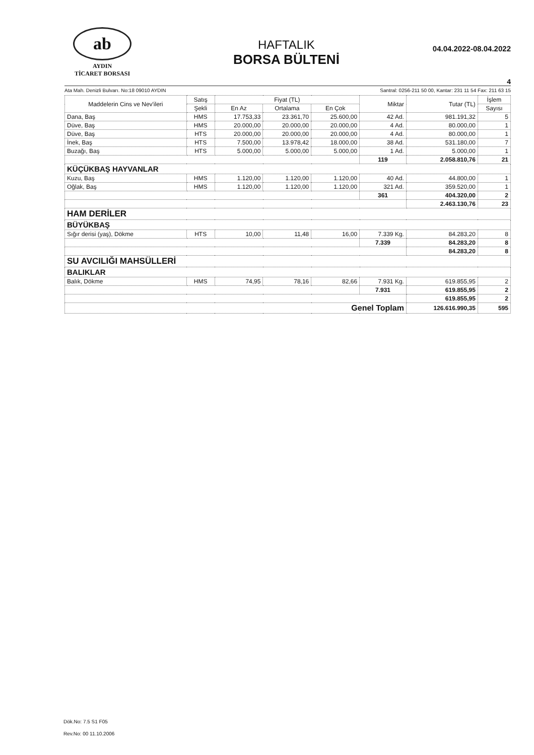ab
AYDIN
TİCARET BORSASI
HAFTALIK
BORSA BÜLTENİ
04.04.2022-08.04.2022
4
Ata Mah. Denizli Bulvarı. No:18 09010 AYDIN Santral: 0256-211 50 00, Kantar: 231 11 54 Fax: 211 63 15
| Maddelerin Cins ve Nev'ileri | Satış | Fiyat (TL) | | | Miktar | Tutar (TL) | İşlem |
| --- | --- | --- | --- | --- | --- | --- | --- |
| | Şekli | En Az | Ortalama | En Çok | | | Sayısı |
| Dana, Baş | HMS | 17.753,33 | 23.361,70 | 25.600,00 | 42 Ad. | 981.191,32 | 5 |
| Düve, Baş | HMS | 20.000,00 | 20.000,00 | 20.000,00 | 4 Ad. | 80.000,00 | 1 |
| Düve, Baş | HTS | 20.000,00 | 20.000,00 | 20.000,00 | 4 Ad. | 80.000,00 | 1 |
| İnek, Baş | HTS | 7.500,00 | 13.978,42 | 18.000,00 | 38 Ad. | 531.180,00 | 7 |
| Buzağı, Baş | HTS | 5.000,00 | 5.000,00 | 5.000,00 | 1 Ad. | 5.000,00 | 1 |
| | | | | | 119 | 2.058.810,76 | 21 |
| KÜÇÜKBAŞ HAYVANLAR | | | | | | | |
| Kuzu, Baş | HMS | 1.120,00 | 1.120,00 | 1.120,00 | 40 Ad. | 44.800,00 | 1 |
| Oğlak, Baş | HMS | 1.120,00 | 1.120,00 | 1.120,00 | 321 Ad. | 359.520,00 | 1 |
| | | | | | 361 | 404.320,00 | 2 |
| | | | | | | 2.463.130,76 | 23 |
| HAM DERİLER | | | | | | | |
| BÜYÜKBAŞ | | | | | | | |
| Sığır derisi (yaş), Dökme | HTS | 10,00 | 11,48 | 16,00 | 7.339 Kg. | 84.283,20 | 8 |
| | | | | | 7.339 | 84.283,20 | 8 |
| | | | | | | 84.283,20 | 8 |
| SU AVCILIĞI MAHSÜLLERİ | | | | | | | |
| BALIKLAR | | | | | | | |
| Balık, Dökme | HMS | 74,95 | 78,16 | 82,66 | 7.931 Kg. | 619.855,95 | 2 |
| | | | | | 7.931 | 619.855,95 | 2 |
| | | | | | | 619.855,95 | 2 |
| Genel Toplam | | | | | | 126.616.990,35 | 595 |
Dök.No: 7.5 S1 F05
Rev.No: 00 11.10.2006